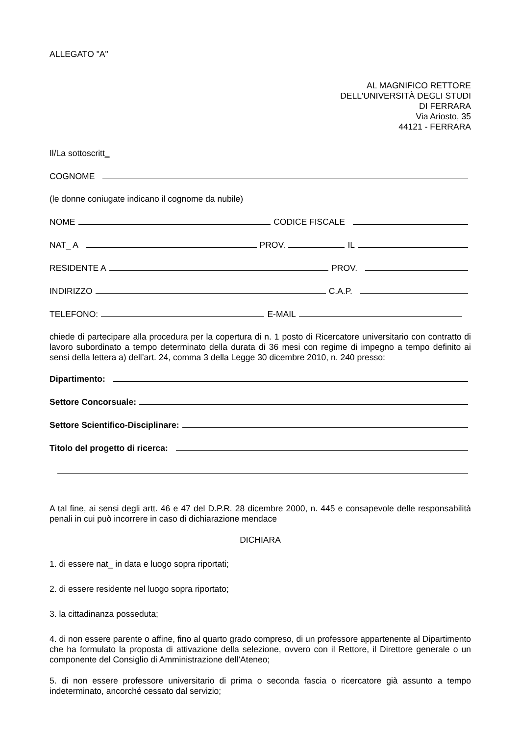ALLEGATO "A"
AL MAGNIFICO RETTORE
DELL'UNIVERSITÀ DEGLI STUDI
DI FERRARA
Via Ariosto, 35
44121 - FERRARA
Il/La sottoscritt_
COGNOME
(le donne coniugate indicano il cognome da nubile)
NOME CODICE FISCALE
NAT_ A PROV. IL
RESIDENTE A PROV.
INDIRIZZO C.A.P.
TELEFONO: E-MAIL
chiede di partecipare alla procedura per la copertura di n. 1 posto di Ricercatore universitario con contratto di lavoro subordinato a tempo determinato della durata di 36 mesi con regime di impegno a tempo definito ai sensi della lettera a) dell’art. 24, comma 3 della Legge 30 dicembre 2010, n. 240 presso:
Dipartimento:
Settore Concorsuale:
Settore Scientifico-Disciplinare:
Titolo del progetto di ricerca:
A tal fine, ai sensi degli artt. 46 e 47 del D.P.R. 28 dicembre 2000, n. 445 e consapevole delle responsabilità penali in cui può incorrere in caso di dichiarazione mendace
DICHIARA
1. di essere nat_ in data e luogo sopra riportati;
2. di essere residente nel luogo sopra riportato;
3. la cittadinanza posseduta;
4. di non essere parente o affine, fino al quarto grado compreso, di un professore appartenente al Dipartimento che ha formulato la proposta di attivazione della selezione, ovvero con il Rettore, il Direttore generale o un componente del Consiglio di Amministrazione dell’Ateneo;
5. di non essere professore universitario di prima o seconda fascia o ricercatore già assunto a tempo indeterminato, ancorché cessato dal servizio;